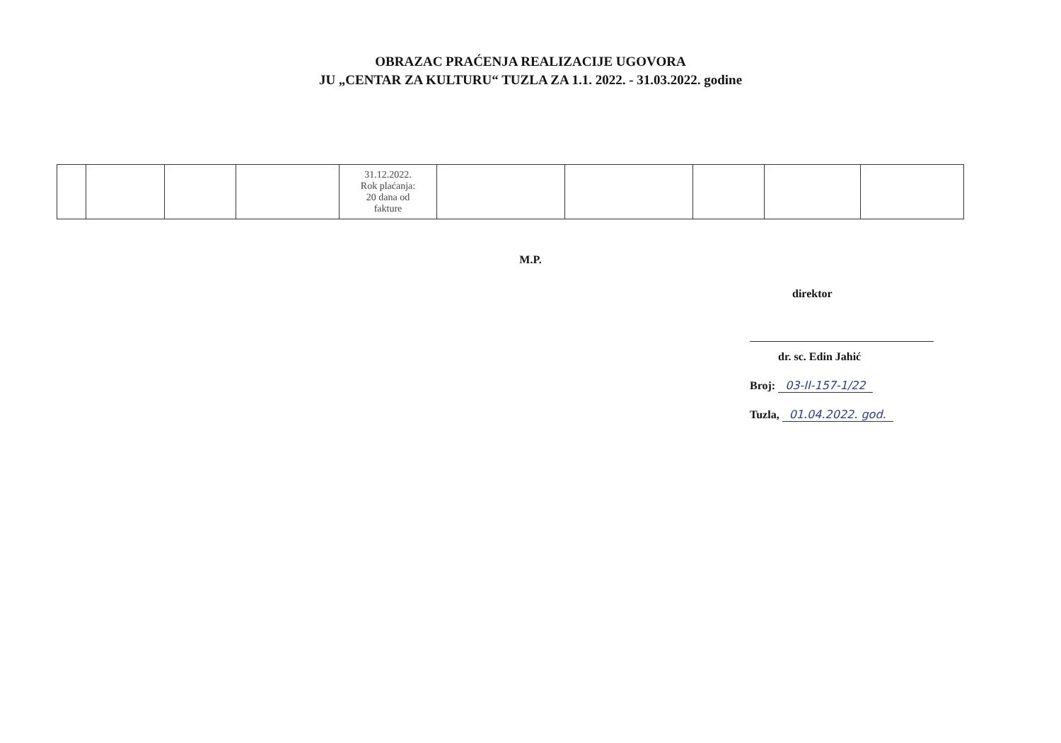OBRAZAC PRAĆENJA REALIZACIJE UGOVORA
JU „CENTAR ZA KULTURU“ TUZLA ZA 1.1. 2022. - 31.03.2022. godine
| | | | | 31.12.2022. Rok plaćanja: 20 dana od fakture | | | | | |
M.P.
direktor
dr. sc. Edin Jahić
Broj: 03-II-157-1/22
Tuzla, 01.04.2022. god.